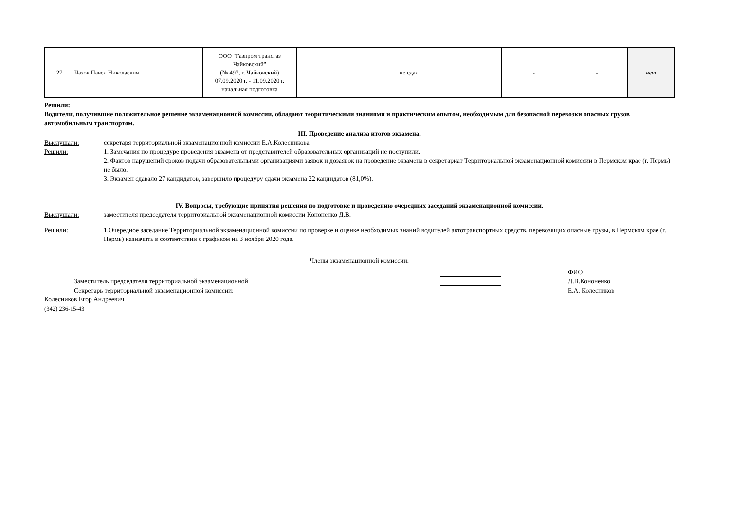| 27 | Чазов Павел Николаевич | ООО "Газпром трансгаз Чайковский" (№ 497, г. Чайковский) 07.09.2020 г. - 11.09.2020 г. начальная подготовка | | не сдал | | - | - | нет |
Решили:
Водители, получившие положительное решение экзаменационной комиссии, обладают теоритическими знаниями и практическим опытом, необходимым для безопасной перевозки опасных грузов автомобильным транспортом.
III. Проведение анализа итогов экзамена.
Выслушали: секретаря территориальной экзаменационной комиссии Е.А.Колесникова
Решили: 1. Замечания по процедуре проведения экзамена от представителей образовательных организаций не поступили.
2. Фактов нарушений сроков подачи образовательными организациями заявок и дозаявок на проведение экзамена в секретариат Территориальной экзаменационной комиссии в Пермском крае (г. Пермь) не было.
3. Экзамен сдавало 27 кандидатов, завершило процедуру сдачи экзамена 22 кандидатов (81,0%).
IV. Вопросы, требующие принятия решения по подготовке и проведению очередных заседаний экзаменационной комиссии.
Выслушали: заместителя председателя территориальной экзаменационной комиссии Кононенко Д.В.
Решили: 1.Очередное заседание Территориальной экзаменационной комиссии по проверке и оценке необходимых знаний водителей автотранспортных средств, перевозящих опасные грузы, в Пермском крае (г. Пермь) назначить в соответствии с графиком на 3 ноября 2020 года.
Члены экзаменационной комиссии:
ФИО
Заместитель председателя территориальной экзаменационной
Д.В.Кононенко
Секретарь территориальной экзаменационной комиссии: Е.А. Колесников
Колесников Егор Андреевич
(342) 236-15-43